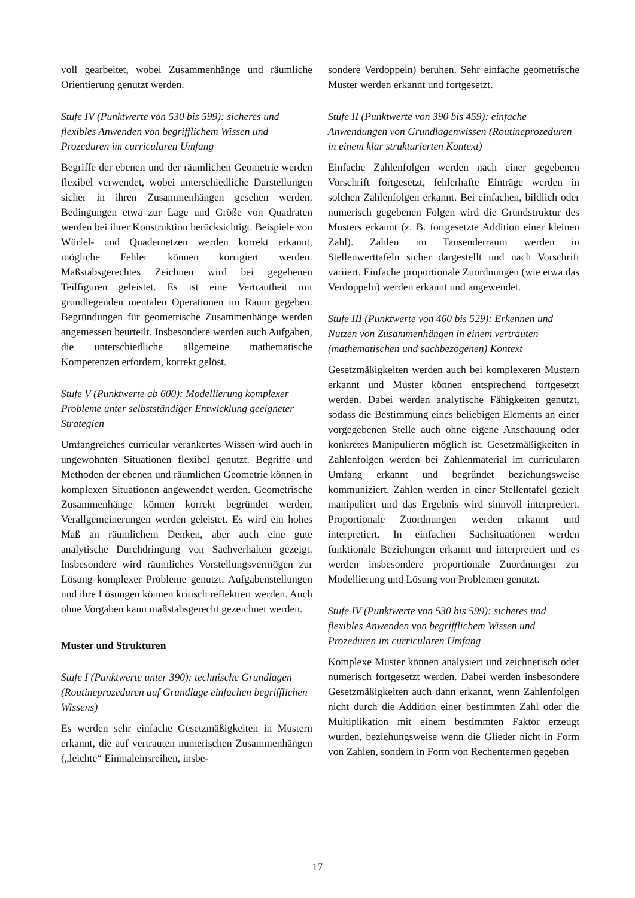voll gearbeitet, wobei Zusammenhänge und räumliche Orientierung genutzt werden.
Stufe IV (Punktwerte von 530 bis 599): sicheres und flexibles Anwenden von begrifflichem Wissen und Prozeduren im curricularen Umfang
Begriffe der ebenen und der räumlichen Geometrie werden flexibel verwendet, wobei unterschiedliche Darstellungen sicher in ihren Zusammenhängen gesehen werden. Bedingungen etwa zur Lage und Größe von Quadraten werden bei ihrer Konstruktion berücksichtigt. Beispiele von Würfel- und Quadernetzen werden korrekt erkannt, mögliche Fehler können korrigiert werden. Maßstabsgerechtes Zeichnen wird bei gegebenen Teilfiguren geleistet. Es ist eine Vertrautheit mit grundlegenden mentalen Operationen im Raum gegeben. Begründungen für geometrische Zusammenhänge werden angemessen beurteilt. Insbesondere werden auch Aufgaben, die unterschiedliche allgemeine mathematische Kompetenzen erfordern, korrekt gelöst.
Stufe V (Punktwerte ab 600): Modellierung komplexer Probleme unter selbstständiger Entwicklung geeigneter Strategien
Umfangreiches curricular verankertes Wissen wird auch in ungewohnten Situationen flexibel genutzt. Begriffe und Methoden der ebenen und räumlichen Geometrie können in komplexen Situationen angewendet werden. Geometrische Zusammenhänge können korrekt begründet werden, Verallgemeinerungen werden geleistet. Es wird ein hohes Maß an räumlichem Denken, aber auch eine gute analytische Durchdringung von Sachverhalten gezeigt. Insbesondere wird räumliches Vorstellungsvermögen zur Lösung komplexer Probleme genutzt. Aufgabenstellungen und ihre Lösungen können kritisch reflektiert werden. Auch ohne Vorgaben kann maßstabsgerecht gezeichnet werden.
Muster und Strukturen
Stufe I (Punktwerte unter 390): technische Grundlagen (Routineprozeduren auf Grundlage einfachen begrifflichen Wissens)
Es werden sehr einfache Gesetzmäßigkeiten in Mustern erkannt, die auf vertrauten numerischen Zusammenhängen („leichte“ Einmaleinsreihen, insbe-
sondere Verdoppeln) beruhen. Sehr einfache geometrische Muster werden erkannt und fortgesetzt.
Stufe II (Punktwerte von 390 bis 459): einfache Anwendungen von Grundlagenwissen (Routineprozeduren in einem klar strukturierten Kontext)
Einfache Zahlenfolgen werden nach einer gegebenen Vorschrift fortgesetzt, fehlerhafte Einträge werden in solchen Zahlenfolgen erkannt. Bei einfachen, bildlich oder numerisch gegebenen Folgen wird die Grundstruktur des Musters erkannt (z. B. fortgesetzte Addition einer kleinen Zahl). Zahlen im Tausenderraum werden in Stellenwerttafeln sicher dargestellt und nach Vorschrift variiert. Einfache proportionale Zuordnungen (wie etwa das Verdoppeln) werden erkannt und angewendet.
Stufe III (Punktwerte von 460 bis 529): Erkennen und Nutzen von Zusammenhängen in einem vertrauten (mathematischen und sachbezogenen) Kontext
Gesetzmäßigkeiten werden auch bei komplexeren Mustern erkannt und Muster können entsprechend fortgesetzt werden. Dabei werden analytische Fähigkeiten genutzt, sodass die Bestimmung eines beliebigen Elements an einer vorgegebenen Stelle auch ohne eigene Anschauung oder konkretes Manipulieren möglich ist. Gesetzmäßigkeiten in Zahlenfolgen werden bei Zahlenmaterial im curricularen Umfang erkannt und begründet beziehungsweise kommuniziert. Zahlen werden in einer Stellentafel gezielt manipuliert und das Ergebnis wird sinnvoll interpretiert. Proportionale Zuordnungen werden erkannt und interpretiert. In einfachen Sachsituationen werden funktionale Beziehungen erkannt und interpretiert und es werden insbesondere proportionale Zuordnungen zur Modellierung und Lösung von Problemen genutzt.
Stufe IV (Punktwerte von 530 bis 599): sicheres und flexibles Anwenden von begrifflichem Wissen und Prozeduren im curricularen Umfang
Komplexe Muster können analysiert und zeichnerisch oder numerisch fortgesetzt werden. Dabei werden insbesondere Gesetzmäßigkeiten auch dann erkannt, wenn Zahlenfolgen nicht durch die Addition einer bestimmten Zahl oder die Multiplikation mit einem bestimmten Faktor erzeugt wurden, beziehungsweise wenn die Glieder nicht in Form von Zahlen, sondern in Form von Rechentermen gegeben
17